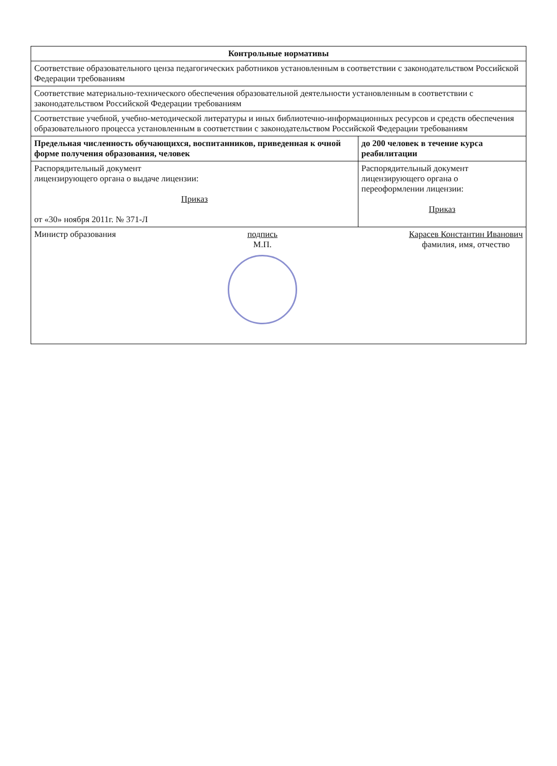| Контрольные нормативы | |
| --- | --- |
| Соответствие образовательного ценза педагогических работников установленным в соответствии с законодательством Российской Федерации требованиям | |
| Соответствие материально-технического обеспечения образовательной деятельности установленным в соответствии с законодательством Российской Федерации требованиям | |
| Соответствие учебной, учебно-методической литературы и иных библиотечно-информационных ресурсов и средств обеспечения образовательного процесса установленным в соответствии с законодательством Российской Федерации требованиям | |
| Предельная численность обучающихся, воспитанников, приведенная к очной форме получения образования, человек | до 200 человек в течение курса реабилитации |
| Распорядительный документ лицензирующего органа о выдаче лицензии: Приказ от «30» ноября 2011г. № 371-Л | Распорядительный документ лицензирующего органа о переоформлении лицензии: Приказ |
| Министр образования подпись М.П. Карасев Константин Иванович фамилия, имя, отчество | |